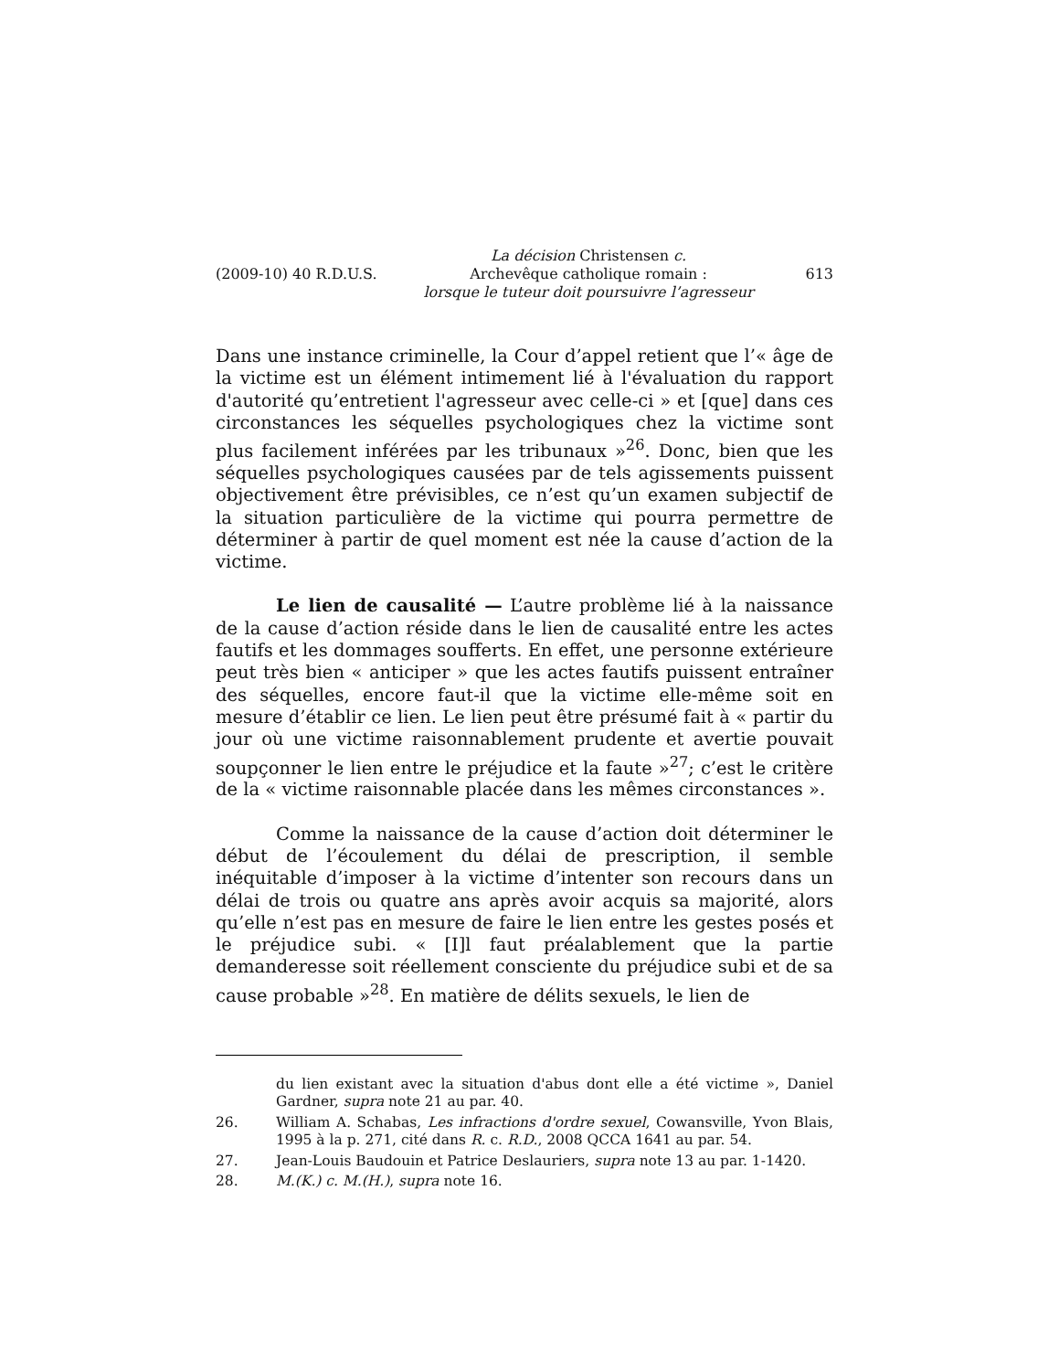(2009-10) 40 R.D.U.S.
La décision Christensen c.
Archevêque catholique romain :
lorsque le tuteur doit poursuivre l’agresseur
613
Dans une instance criminelle, la Cour d’appel retient que l’« âge de la victime est un élément intimement lié à l'évaluation du rapport d'autorité qu’entretient l'agresseur avec celle-ci » et [que] dans ces circonstances les séquelles psychologiques chez la victime sont plus facilement inférées par les tribunaux »<sup>26</sup>. Donc, bien que les séquelles psychologiques causées par de tels agissements puissent objectivement être prévisibles, ce n’est qu’un examen subjectif de la situation particulière de la victime qui pourra permettre de déterminer à partir de quel moment est née la cause d’action de la victime.
Le lien de causalité — L’autre problème lié à la naissance de la cause d’action réside dans le lien de causalité entre les actes fautifs et les dommages soufferts. En effet, une personne extérieure peut très bien « anticiper » que les actes fautifs puissent entraîner des séquelles, encore faut-il que la victime elle-même soit en mesure d’établir ce lien. Le lien peut être présumé fait à « partir du jour où une victime raisonnablement prudente et avertie pouvait soupçonner le lien entre le préjudice et la faute »<sup>27</sup>; c’est le critère de la « victime raisonnable placée dans les mêmes circonstances ».
Comme la naissance de la cause d’action doit déterminer le début de l’écoulement du délai de prescription, il semble inéquitable d’imposer à la victime d’intenter son recours dans un délai de trois ou quatre ans après avoir acquis sa majorité, alors qu’elle n’est pas en mesure de faire le lien entre les gestes posés et le préjudice subi. « [I]l faut préalablement que la partie demanderesse soit réellement consciente du préjudice subi et de sa cause probable »<sup>28</sup>. En matière de délits sexuels, le lien de
du lien existant avec la situation d'abus dont elle a été victime », Daniel Gardner, supra note 21 au par. 40.
26. William A. Schabas, Les infractions d'ordre sexuel, Cowansville, Yvon Blais, 1995 à la p. 271, cité dans R. c. R.D., 2008 QCCA 1641 au par. 54.
27. Jean-Louis Baudouin et Patrice Deslauriers, supra note 13 au par. 1-1420.
28. M.(K.) c. M.(H.), supra note 16.